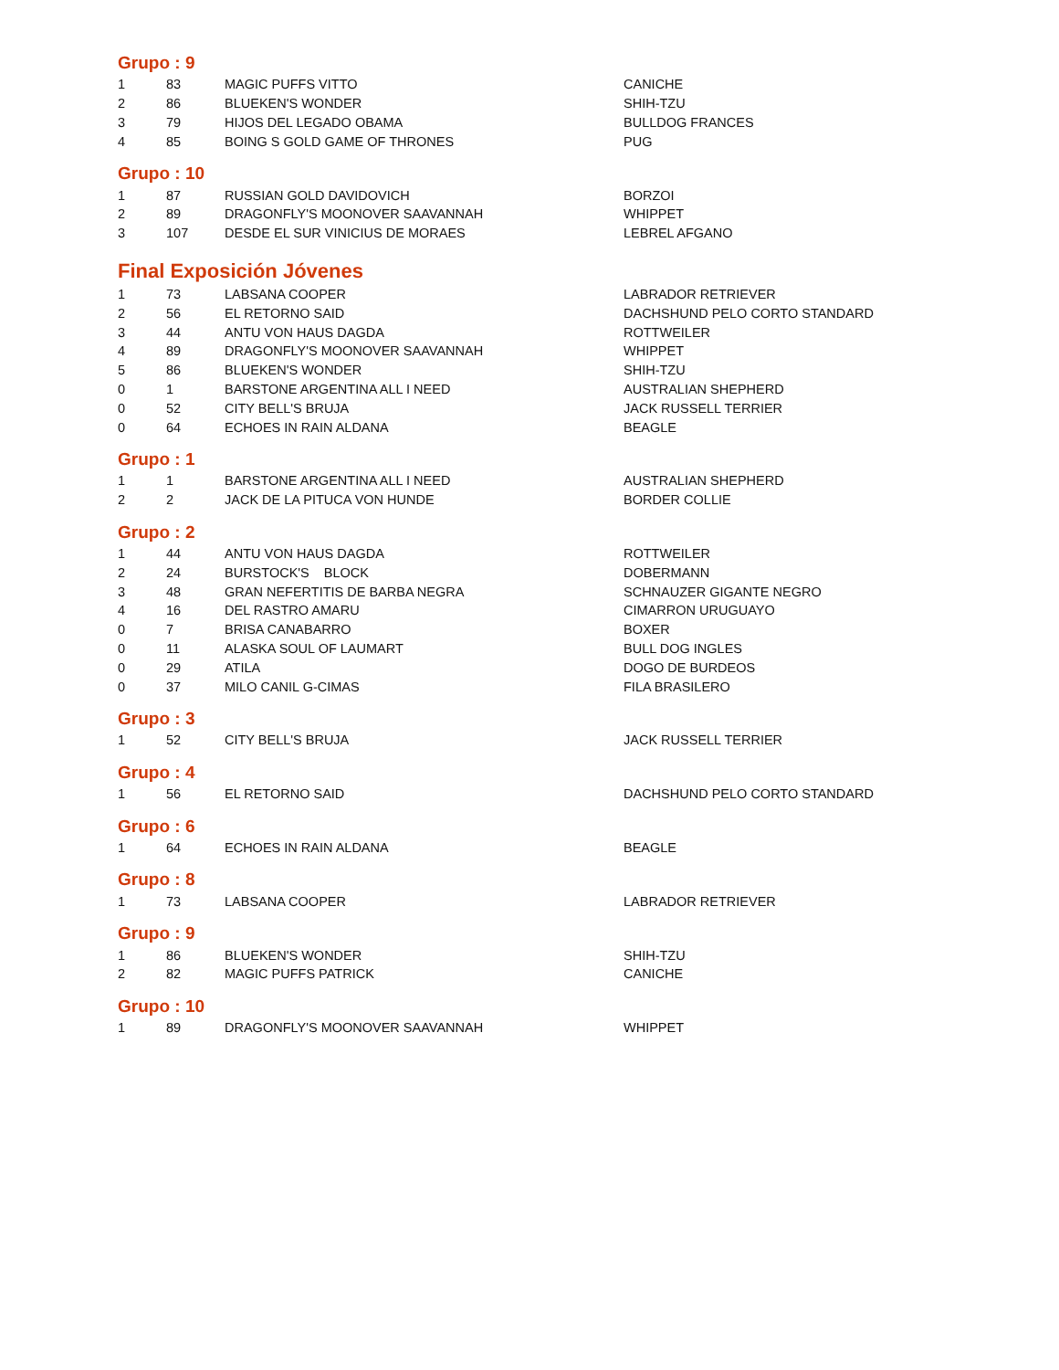Grupo : 9
| 1 | 83 | MAGIC PUFFS VITTO | CANICHE |
| 2 | 86 | BLUEKEN'S WONDER | SHIH-TZU |
| 3 | 79 | HIJOS DEL LEGADO OBAMA | BULLDOG FRANCES |
| 4 | 85 | BOING S GOLD GAME OF THRONES | PUG |
Grupo : 10
| 1 | 87 | RUSSIAN GOLD DAVIDOVICH | BORZOI |
| 2 | 89 | DRAGONFLY'S MOONOVER SAAVANNAH | WHIPPET |
| 3 | 107 | DESDE EL SUR VINICIUS DE MORAES | LEBREL AFGANO |
Final Exposición Jóvenes
| 1 | 73 | LABSANA COOPER | LABRADOR RETRIEVER |
| 2 | 56 | EL RETORNO SAID | DACHSHUND PELO CORTO STANDARD |
| 3 | 44 | ANTU VON HAUS DAGDA | ROTTWEILER |
| 4 | 89 | DRAGONFLY'S MOONOVER SAAVANNAH | WHIPPET |
| 5 | 86 | BLUEKEN'S WONDER | SHIH-TZU |
| 0 | 1 | BARSTONE ARGENTINA ALL I NEED | AUSTRALIAN SHEPHERD |
| 0 | 52 | CITY BELL'S BRUJA | JACK RUSSELL TERRIER |
| 0 | 64 | ECHOES IN RAIN ALDANA | BEAGLE |
Grupo : 1
| 1 | 1 | BARSTONE ARGENTINA ALL I NEED | AUSTRALIAN SHEPHERD |
| 2 | 2 | JACK DE LA PITUCA VON HUNDE | BORDER COLLIE |
Grupo : 2
| 1 | 44 | ANTU VON HAUS DAGDA | ROTTWEILER |
| 2 | 24 | BURSTOCK'S BLOCK | DOBERMANN |
| 3 | 48 | GRAN NEFERTITIS DE BARBA NEGRA | SCHNAUZER GIGANTE NEGRO |
| 4 | 16 | DEL RASTRO AMARU | CIMARRON URUGUAYO |
| 0 | 7 | BRISA CANABARRO | BOXER |
| 0 | 11 | ALASKA SOUL OF LAUMART | BULL DOG INGLES |
| 0 | 29 | ATILA | DOGO DE BURDEOS |
| 0 | 37 | MILO CANIL G-CIMAS | FILA BRASILERO |
Grupo : 3
| 1 | 52 | CITY BELL'S BRUJA | JACK RUSSELL TERRIER |
Grupo : 4
| 1 | 56 | EL RETORNO SAID | DACHSHUND PELO CORTO STANDARD |
Grupo : 6
| 1 | 64 | ECHOES IN RAIN ALDANA | BEAGLE |
Grupo : 8
| 1 | 73 | LABSANA COOPER | LABRADOR RETRIEVER |
Grupo : 9
| 1 | 86 | BLUEKEN'S WONDER | SHIH-TZU |
| 2 | 82 | MAGIC PUFFS PATRICK | CANICHE |
Grupo : 10
| 1 | 89 | DRAGONFLY'S MOONOVER SAAVANNAH | WHIPPET |